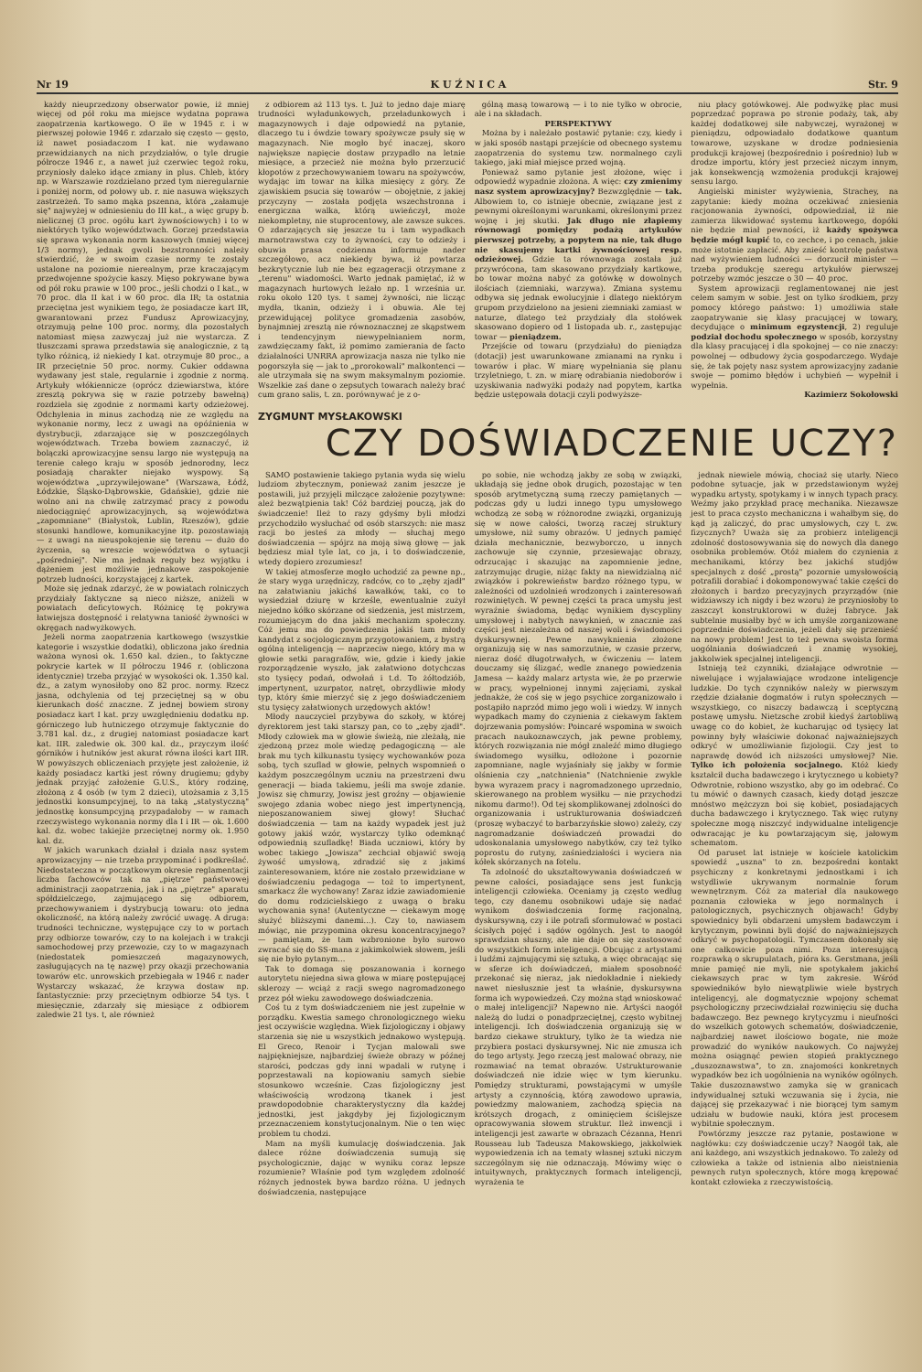Nr 19 K U Ź N I C A Str. 9
każdy nieuprzedzony obserwator powie, iż mniej więcej od pół roku ma miejsce wydatna poprawa zaopatrzenia kartkowego. O ile w 1945 r. i w pierwszej połowie 1946 r. zdarzało się często — gęsto, iż nawet posiadaczom I kat. nie wydawano przewidzianych na nich przydziałów, o tyle drugie półrocze 1946 r., a nawet już czerwiec tegoż roku, przyniosły daleko idące zmiany in plus. Chleb, który np. w Warszawie rozdzielano przed tym nieregularnie i poniżej norm, od połowy ub. r. nie nasuwa większych zastrzeżeń. To samo mąka pszenna, która „załamuje się" najwyżej w odniesieniu do III kat., a więc grupy b. nielicznej (3 proc. ogółu kart żywnościowych) i to w niektórych tylko województwach. Gorzej przedstawia się sprawa wykonania norm kaszowych (mniej więcej 1/3 normy), jednak gwoli bezstronności należy stwierdzić, że w swoim czasie normy te zostały ustalone na poziomie nierealnym, prze kraczającym przedwojenne spożycie kaszy. Mięso pokrywane bywa od pół roku prawie w 100 proc., jeśli chodzi o I kat., w 70 proc. dla II kat i w 60 proc. dla IR; ta ostatnia przeciętna jest wynikiem tego, że posiadacze kart IR, gwarantowani przez Fundusz Aprowizacyjny, otrzymują pełne 100 proc. normy, dla pozostałych natomiast mięsa zazwyczaj już nie wystarcza. Z tłuszczami sprawa przedstawia się analogicznie, z tą tylko różnicą, iż niekiedy I kat. otrzymuje 80 proc., a IR przeciętnie 50 proc. normy. Cukier oddawna wydawany jest stale, regularnie i zgodnie z normą. Artykuły włókiennicze (oprócz dziewiarstwa, które zresztą pokrywa się w razie potrzeby bawełną) rozdziela się zgodnie z normami karty odzieżowej. Odchylenia in minus zachodzą nie ze względu na wykonanie normy, lecz z uwagi na opóźnienia w dystrybucji, zdarzające się w poszczególnych województwach. Trzeba bowiem zaznaczyć, iż bolączki aprowizacyjne sensu largo nie występują na terenie całego kraju w sposób jednorodny, lecz posiadają charakter niejako wyspowy. Są województwa „uprzywilejowane" (Warszawa, Łódź, Łódzkie, Śląsko-Dąbrowskie, Gdańskie), gdzie nie wolno ani na chwilę zatrzymać pracy z powodu niedociągnięć aprowizacyjnych, są województwa „zapomniane" (Białystok, Lublin, Rzeszów), gdzie stosunki handlowe, komunikacyjne itp. pozostawiają — z uwagi na nieuspokojenie się terenu — dużo do życzenia, są wreszcie województwa o sytuacji „pośredniej". Nie ma jednak reguły bez wyjątku i dążeniem jest możliwie jednakowe zaspokojenie potrzeb ludności, korzystającej z kartek.
Może się jednak zdarzyć, że w powiatach rolniczych przydziały faktyczne są nieco niższe, aniżeli w powiatach deficytowych. Różnicę tę pokrywa łatwiejsza dostępność i relatywna taniość żywności w okręgach nadwyżkowych.
Jeżeli norma zaopatrzenia kartkowego (wszystkie kategorie i wszystkie dodatki), obliczona jako średnia ważona wynosi ok. 1.650 kal. dzien., to faktyczne pokrycie kartek w II półroczu 1946 r. (obliczona identycznie) trzeba przyjąć w wysokości ok. 1.350 kal. dz., a zatym wynosiłoby ono 82 proc. normy. Rzecz jasna, odchylenia od tej przeciętnej są w obu kierunkach dość znaczne. Z jednej bowiem strony posiadacz kart I kat. przy uwzględnieniu dodatku np. górniczego lub hutniczego otrzymuje faktycznie do 3.781 kal. dz., z drugiej natomiast posiadacze kart kat. IIR. zaledwie ok. 300 kal. dz., przyczym ilość górników i hutników jest akurat równa ilości kart IIR. W powyższych obliczeniach przyjęte jest założenie, iż każdy posiadacz kartki jest równy drugiemu; gdyby jednak przyjąć założenie G.U.S., który rodzinę, złożoną z 4 osób (w tym 2 dzieci), utożsamia z 3,15 jednostki konsumpcyjnej, to na taką „statystyczną" jednostkę konsumpcyjną przypadałoby — w ramach rzeczywistego wykonania normy dla I i IR — ok. 1.600 kal. dz. wobec takiejże przeciętnej normy ok. 1.950 kal. dz.
W jakich warunkach działał i działa nasz system aprowizacyjny — nie trzeba przypominać i podkreślać. Niedostateczna w początkowym okresie reglamentacji liczba fachowców tak na „piętrze" państwowej administracji zaopatrzenia, jak i na „piętrze" aparatu spółdzielczego, zajmującego się odbiorem, przechowywaniem i dystrybucją towaru: oto jedna okoliczność, na którą należy zwrócić uwagę. A druga: trudności techniczne, występujące czy to w portach przy odbiorze towarów, czy to na kolejach i w trakcji samochodowej przy przewozie, czy to w magazynach (niedostatek pomieszczeń magazynowych, zasługujących na tę nazwę) przy okazji przechowania towarów etc. unrowskich przebiegała w 1946 r. nader Wystarczy wskazać, że krzywa dostaw np. fantastycznie: przy przeciętnym odbiorze 54 tys. t miesięcznie, zdarzały się miesiące z odbiorem zaledwie 21 tys. t, ale również
z odbiorem aż 113 tys. t. Już to jedno daje miarę trudności wyładunkowych, przeładunkowych i magazynowych i daje odpowiedź na pytanie, dlaczego tu i ówdzie towary spożywcze psuły się w magazynach. Nie mogło być inaczej, skoro największe napięcie dostaw przypadło na letnie miesiące, a przecież nie można było przerzucić kłopotów z przechowywaniem towaru na spożywców, wydając im towar na kilka miesięcy z góry. Ze zjawiskiem psucia się towarów — obojętnie, z jakiej przyczyny — została podjęta wszechstronna i energiczna walka, którą uwieńczył, może niekompletny, nie stuprocentowy, ale zawsze sukces. O zdarzających się jeszcze tu i tam wypadkach marnotrawstwa czy to żywności, czy to odzieży i obuwia prasa codzienna informuje nader szczegółowo, acz niekiedy bywa, iż powtarza bezkrytycznie lub nie bez egzageracji otrzymane z „terenu" wiadomości. Warto jednak pamiętać, iż w magazynach hurtowych leżało np. 1 września ur. roku około 120 tys. t samej żywności, nie licząc mydła, tkanin, odzieży i i obuwia. Ale tej przewidującej polityce gromadzenia zasobów, bynajmniej zresztą nie równoznacznej ze skąpstwem i tendencyjnym niewypełnianiem norm, zawdzięczamy fakt, iż pomimo zamierania de facto działalności UNRRA aprowizacja nasza nie tylko nie pogorszyła się — jak to „prorokowali" malkontenci — ale utrzymała się na swym maksymalnym poziomie. Wszelkie zaś dane o zepsutych towarach należy brać cum grano salis, t. zn. porównywać je z o-
gólną masą towarową — i to nie tylko w obrocie, ale i na składach.
PERSPEKTYWY
Można by i należało postawić pytanie: czy, kiedy i w jaki sposób nastąpi przejście od obecnego systemu zaopatrzenia do systemu tzw. normalnego czyli takiego, jaki miał miejsce przed wojną.
Ponieważ samo pytanie jest złożone, więc i odpowiedź wypadnie złożona. A więc: czy zmienimy nasz system aprowizacyjny? Bezwzględnie — tak. Albowiem to, co istnieje obecnie, związane jest z pewnymi określonymi warunkami, określonymi przez wojnę i jej skutki. Jak długo nie złapiemy równowagi pomiędzy podażą artykułów pierwszej potrzeby, a popytem na nie, tak długo nie skasujemy kartki żywnościowej resp. odzieżowej. Gdzie ta równowaga została już przywrócona, tam skasowano przydziały kartkowe, bo towar można nabyć za gotówkę w dowolnych ilościach (ziemniaki, warzywa). Zmiana systemu odbywa się jednak ewolucyjnie i dlatego niektórym grupom przydzielono na jesieni ziemniaki zamiast w naturze, dlatego też przydziały dla stołówek skasowano dopiero od 1 listopada ub. r., zastępując towar — pieniądzem.
Przejście od towaru (przydziału) do pieniądza (dotacji) jest uwarunkowane zmianami na rynku i towarów i płac. W miarę wypełniania się planu trzyletniego, t. zn. w miarę odrabiania niedoborów i uzyskiwania nadwyżki podaży nad popytem, kartka będzie ustępowała dotacji czyli podwyższe-
niu płacy gotówkowej. Ale podwyżkę płac musi poprzedzać poprawa po stronie podaży, tak, aby każdej dodatkowej siłe nabywczej, wyrażonej w pieniądzu, odpowiadało dodatkowe quantum towarowe, uzyskane w drodze podniesienia produkcji krajowej (bezpośrednio i pośrednio) lub w drodze importu, który jest przecież niczym innym, jak konsekwencją wzmożenia produkcji krajowej sensu largo.
Angielski minister wyżywienia, Strachey, na zapytanie: kiedy można oczekiwać zniesienia racjonowania żywności, odpowiedział, iż nie zamierza likwidować systemu kartkowego, dopóki nie będzie miał pewności, iż każdy spożywca będzie mógł kupić to, co zechce, i po cenach, jakie może istotnie zapłacić. Aby znieść kontrolę państwa nad wyżywieniem ludności — dorzucił minister — trzeba produkcję szeregu artykułów pierwszej potrzeby wzmóc jeszcze o 30 — 40 proc.
System aprowizacji reglamentowanej nie jest celem samym w sobie. Jest on tylko środkiem, przy pomocy którego państwo: 1) umożliwia stałe zaopatrywanie się klasy pracującej w towary, decydujące o minimum egzystencji, 2) reguluje podział dochodu społecznego w sposób, korzystny dla klasy pracującej i dla spokojnej — co nie znaczy: powolnej — odbudowy życia gospodarczego. Wydaje się, że tak pojęty nasz system aprowizacyjny zadanie swoje — pomimo błędów i uchybień — wypełnił i wypełnia.
Kazimierz Sokołowski
ZYGMUNT MYSŁAKOWSKI
CZY DOŚWIADCZENIE UCZY?
SAMO postawienie takiego pytania wyda się wielu ludziom zbytecznym, ponieważ zanim jeszcze je postawili, już przyjęli milczące założenie pozytywne: ależ bezwątpienia tak! Cóż bardziej pouczą, jak do świadczenie! Ileż to razy gdyśmy byli młodzi przychodziło wysłuchać od osób starszych: nie masz racji bo jesteś za młody — słuchaj mego doświadczenia — spójrz na moją siwą głowę — jak będziesz miał tyle lat, co ja, i to doświadczenie, wtedy dopiero zrozumiesz!
W takiej atmosferze mogło uchodzić za pewne np., że stary wyga urzędniczy, radców, co to „zęby zjadł" na załatwianiu jakichś kawałków, taki, co to wysiedział dziurę w krześle, ewentualnie zużył niejedno kółko skórzane od siedzenia, jest mistrzem, rozumiejącym do dna jakiś mechanizm społeczny. Cóż jemu ma do powiedzenia jakiś tam młody kandydat z socjologicznym przygotowaniem, z bystrą ogólną inteligencją — naprzeciw niego, który ma w głowie setki paragrafów, wie, gdzie i kiedy jakie rozporządzenie wyszło, jak załatwiono dotychczas sto tysięcy podań, odwołań i t.d. To żółtodziób, impertynent, uzurpator, natręt, obrzydliwie młody typ, który śmie mierzyć się z jego doświadczeniem stu tysięcy załatwionych urzędowych aktów!
Młody nauczyciel przybywa do szkoły, w której dyrektorem jest taki starszy pan, co to „zęby zjadł". Młody człowiek ma w głowie świeżą, nie zleżałą, nie zjedzoną przez mole wiedzę pedagogiczną — ale brak mu tych kilkunastu tysięcy wychowanków poza sobą, tych szuflad w głowie, pełnych wspomnień o każdym poszczególnym uczniu na przestrzeni dwu generacji — biada takiemu, jeśli ma swoje zdanie. Jowisz się chmurzy, Jowisz jest groźny — objawienie swojego zdania wobec niego jest impertynencją, nieposzanowaniem siwej głowy! Słuchać doświadczenia — tam na każdy wypadek jest już gotowy jakiś wzór, wystarczy tylko odemknąć odpowiednią szufladkę! Biada uczniowi, który by wobec takiego „Jowisza" zechciał objawić swoją żywość umysłową, zdradzić się z jakimś zainteresowaniem, które nie zostało przewidziane w doświadczeniu pedagoga — toż to impertynent, smarkacz źle wychowany! Zaraz idzie zawiadomienie do domu rodzicielskiego z uwagą o braku wychowania syna! (Autentyczne — ciekawym mogę służyć bliższymi danemi...). Czy to, nawiasem mówiąc, nie przypomina okresu koncentracyjnego? — pamiętam, że tam wzbronione było surowo zwracać się do SS-mana z jakimkolwiek słowem, jeśli się nie było pytanym...
Tak to domaga się poszanowania i kornego autorytetu niejedna siwa głowa w miarę postępującej sklerozy — wciąż z racji swego nagromadzonego przez pół wieku zawodowego doświadczenia.
Coś tu z tym doświadczeniem nie jest zupełnie w porządku. Kwestia samego chronologicznego wieku jest oczywiście względna. Wiek fizjologiczny i objawy starzenia się nie u wszystkich jednakowo występują. El Greco, Renoir i Tycjan malowali swe najpiękniejsze, najbardziej świeże obrazy w późnej starości, podczas gdy inni wpadali w rutynę i poprzestawali na kopiowaniu samych siebie stosunkowo wcześnie. Czas fizjologiczny jest właściwością wrodzoną tkanek i jest prawdopodobnie charakterystyczny dla każdej jednostki, jest jakgdyby jej fizjologicznym przeznaczeniem konstytucjonalnym. Nie o ten więc problem tu chodzi.
Mam na myśli kumulację doświadczenia. Jak dalece różne doświadczenia sumują się psychologicznie, dając w wyniku coraz lepsze rozumienie? Właśnie pod tym względem zdolność różnych jednostek bywa bardzo różna. U jednych doświadczenia, następujące
po sobie, nie wchodzą jakby ze sobą w związki, układają się jedne obok drugich, pozostając w ten sposób arytmetyczną sumą rzeczy pamiętanych — podczas gdy u ludzi innego typu umysłowego wchodzą ze sobą w różnorodne związki, organizują się w nowe całości, tworzą raczej struktury umysłowe, niż sumy obrazów. U jednych pamięć działa mechanicznie, bezwyborczo, u innych zachowuje się czynnie, przesiewając obrazy, odrzucając i skazując na zapomnienie jedne, zatrzymując drugie, niżąc fakty na niewidzialną nić związków i pokrewieństw bardzo różnego typu, w zależności od uzdolnień wrodzonych i zainteresowań rozwiniętych. W pewnej części ta praca umysłu jest wyraźnie świadoma, będąc wynikiem dyscypliny umysłowej i nabytych nawyknień, w znacznie zaś części jest niezależna od naszej woli i świadomości dyskursywnej. Pewne nawyknienia złożone organizują się w nas samorzutnie, w czasie przerw, nieraz dość długotrwałych, w ćwiczeniu — latem douczamy się ślizgać, wedle znanego powiedzenia Jamesa — każdy malarz artysta wie, że po przerwie w pracy, wypełnionej innymi zajęciami, zyskał jednakże, że coś się w jego psychice zorganizowało i postąpiło naprzód mimo jego woli i wiedzy. W innych wypadkach mamy do czynienia z ciekawym faktem dojrzewania pomysłów: Poincaré wspomina w swoich pracach naukoznawczych, jak pewne problemy, których rozwiązania nie mógł znaleźć mimo długiego świadomego wysiłku, odłożone i pozornie zapomniane, nagle wyjaśniały się jakby w formie olśnienia czy „natchnienia" (Natchnienie zwykle bywa wyrazem pracy i nagromadzonego uprzednio, skierowanego na problem wysiłku — nie przychodzi nikomu darmo!). Od tej skomplikowanej zdolności do organizowania i ustrukturowania doświadczeń (proszę wybaczyć to barbarzyńskie słowo) zależy, czy nagromadzanie doświadczeń prowadzi do udoskonalania umysłowego nabytków, czy też tylko poprostu do rutyny, zaśniedziałości i wyciera nia kółek skórzanych na fotelu.
Ta zdolność do ukształtowywania doświadczeń w pewne całości, posiadające sens jest funkcją inteligencji człowieka. Oceniamy ją często według tego, czy danemu osobnikowi udaje się nadać wynikom doświadczenia formę racjonalną, dyskursywną, czy i ile potrafi sformułować w postaci ścisłych pojęć i sądów ogólnych. Jest to naogół sprawdzian słuszny, ale nie daje on się zastosować do wszystkich form inteligencji. Obcując z artystami i ludźmi zajmującymi się sztuką, a więc obracając się w sferze ich doświadczeń, miałem sposobność przekonać się nieraz, jak niedokładnie i niekiedy nawet niesłusznie jest ta właśnie, dyskursywna forma ich wypowiedzeń. Czy można stąd wnioskować o małej inteligencji? Napewno nie. Artyści naogół należą do ludzi o ponadprzeciętnej, często wybitnej inteligencji. Ich doświadczenia organizują się w bardzo ciekawe struktury, tylko że ta wiedza nie przybiera postaci dyskursywnej. Nic nie zmusza ich do tego artysty. Jego rzeczą jest malować obrazy, nie rozmawiać na temat obrazów. Ustrukturowanie doświadczeń nie idzie więc w tym kierunku. Pomiędzy strukturami, powstającymi w umyśle artysty a czynnością, którą zawodowo uprawia, powiedzmy malowaniem, zachodzą spięcia na krótszych drogach, z ominięciem ściślejsze opracowywania słowem struktur. Ileż inwencji i inteligencji jest zawarte w obrazach Cézanna, Henri Rousseau lub Tadeusza Makowskiego, jakkolwiek wypowiedzenia ich na tematy własnej sztuki niczym szczególnym się nie odznaczają. Mówimy więc o intuitywnych, praktycznych formach inteligencji, wyrażenia te
jednak niewiele mówią, chociaż się utarły. Nieco podobne sytuacje, jak w przedstawionym wyżej wypadku artysty, spotykamy i w innych typach pracy. Weźmy jako przykład pracę mechanika. Niezawsze jest to praca czysto mechaniczna i wahałbym się, do kąd ją zaliczyć, do prac umysłowych, czy t. zw. fizycznych? Uważa się za probierz inteligencji zdolność dostosowywania się do nowych dla danego osobnika problemów. Otóż miałem do czynienia z mechanikami, którzy bez jakichś studjów specjalnych z dość „prostą" pozornie umysłowością potrafili dorabiać i dokomponowywać takie części do złożonych i bardzo precyzyjnych przyrządów (nie widziawszy ich nigdy i bez wzoru) że przyniosłoby to zaszczyt konstruktorowi w dużej fabryce. Jak subtelnie musiałby być w ich umyśle zorganizowane poprzednie doświadczenia, jeżeli dały się przenieść na nowy problem! Jest to też pewna swoista forma uogólniania doświadczeń i znamię wysokiej, jakkolwiek specjalnej inteligencji.
Istnieją też czynniki, działające odwrotnie — niwelujące i wyjaławiające wrodzone inteligencje ludzkie. Do tych czynników należy w pierwszym rzędzie działanie dogmatów i rutyn społecznych — wszystkiego, co niszczy badawczą i sceptyczną postawę umysłu. Nietzsche zrobił kiedyś żartobliwą uwagę co do kobiet, że kucharując od tysięcy lat powinny były właściwie dokonać najważniejszych odkryć w umożliwianie fizjologii. Czy jest to naprawdę dowód ich niższości umysłowej? Nie. Tylko ich położenia socjalnego. Któż kiedy kształcił ducha badawczego i krytycznego u kobiety? Odwrotnie, robiono wszystko, aby go im odebrać. Co tu mówić o dawnych czasach, kiedy dotąd jeszcze mnóstwo mężczyzn boi się kobiet, posiadających ducha badawczego i krytycznego. Tak więc rutyny społeczne mogą niszczyć indywidualne inteligencje odwracając je ku powtarzającym się, jałowym schematom.
Od paruset lat istnieje w kościele katolickim spowiedź „uszna" to zn. bezpośredni kontakt psychiczny z konkretnymi jednostkami i ich wstydliwie ukrywanym normalnie forum wewnętrznym. Cóż za materiał dla naukowego poznania człowieka w jego normalnych i patologicznych, psychicznych objawach! Gdyby spowiednicy byli obdarzeni umysłem badawczym i krytycznym, powinni byli dojść do najważniejszych odkryć w psychopatologii. Tymczasem dokonały się one całkowicie poza nimi. Poza interesującą rozprawką o skrupulatach, pióra ks. Gerstmana, jeśli mnie pamięć nie myli, nie spotykałem jakichś ciekawszych prac w tym zakresie. Wśród spowiedników było niewątpliwie wiele bystrych inteligencyj, ale dogmatycznie wpojony schemat psychologiczny przeciwdziałał rozwinięciu się ducha badawczego. Bez pewnego krytycyzmu i nieufności do wszelkich gotowych schematów, doświadczenie, najbardziej nawet ilościowo bogate, nie może prowadzić do wyników naukowych. Co najwyżej można osiągnąć pewien stopień praktycznego „duszoznawstwa", to zn. znajomości konkretnych wypadków bez ich uogólnienia na wyników ogólnych. Takie duszoznawstwo zamyka się w granicach indywidualnej sztuki wczuwania się i życia, nie dającej się przekazywać i nie biorącej tym samym udziału w budowie nauki, która jest procesem wybitnie społecznym.
Powtórzmy jeszcze raz pytanie, postawione w nagłówku: czy doświadczenie uczy? Naogół tak, ale ani każdego, ani wszystkich jednakowo. To zależy od człowieka a także od istnienia albo nieistnienia pewnych rutyn społecznych, które mogą krępować kontakt człowieka z rzeczywistością.